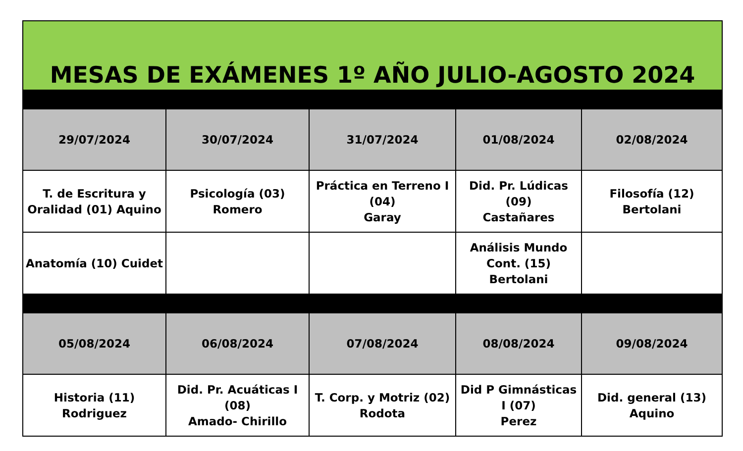| MESAS DE EXÁMENES 1º AÑO JULIO-AGOSTO 2024 | | | | |
| --- | --- | --- | --- | --- |
| 29/07/2024 | 30/07/2024 | 31/07/2024 | 01/08/2024 | 02/08/2024 |
| T. de Escritura y Oralidad (01) Aquino | Psicología (03) Romero | Práctica en Terreno I (04) Garay | Did. Pr. Lúdicas (09) Castañares | Filosofía (12) Bertolani |
| Anatomía (10) Cuidet | | | Análisis Mundo Cont. (15) Bertolani | |
| 05/08/2024 | 06/08/2024 | 07/08/2024 | 08/08/2024 | 09/08/2024 |
| Historia (11) Rodriguez | Did. Pr. Acuáticas I (08) Amado- Chirillo | T. Corp. y Motriz (02) Rodota | Did P Gimnásticas I (07) Perez | Did. general (13) Aquino |